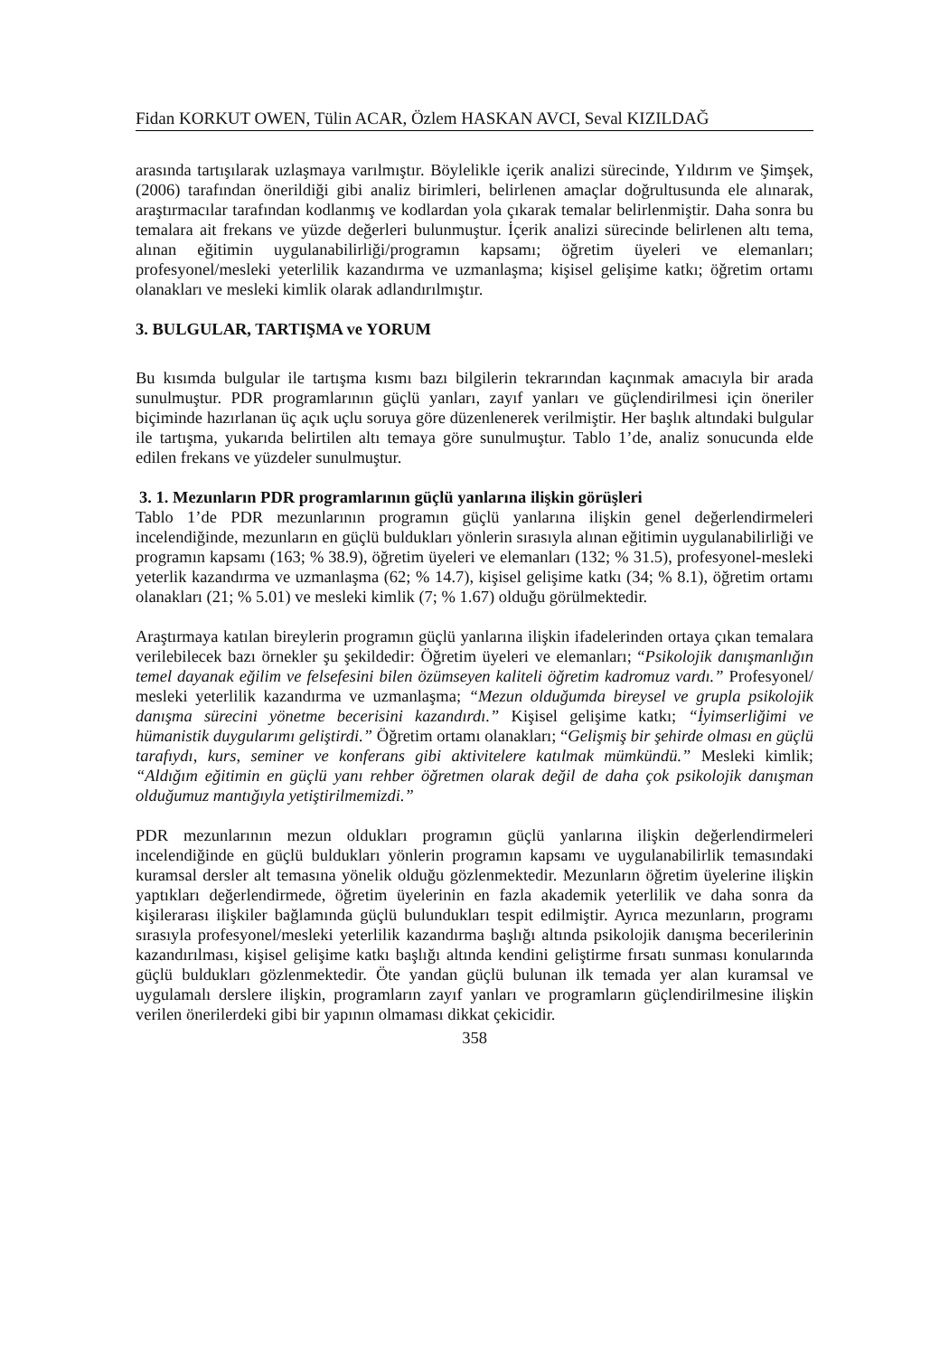Fidan KORKUT OWEN, Tülin ACAR, Özlem HASKAN AVCI, Seval KIZILDAĞ
arasında tartışılarak uzlaşmaya varılmıştır. Böylelikle içerik analizi sürecinde, Yıldırım ve Şimşek, (2006) tarafından önerildiği gibi analiz birimleri, belirlenen amaçlar doğrultusunda ele alınarak, araştırmacılar tarafından kodlanmış ve kodlardan yola çıkarak temalar belirlenmiştir. Daha sonra bu temalara ait frekans ve yüzde değerleri bulunmuştur. İçerik analizi sürecinde belirlenen altı tema, alınan eğitimin uygulanabilirliği/programın kapsamı; öğretim üyeleri ve elemanları; profesyonel/mesleki yeterlilik kazandırma ve uzmanlaşma; kişisel gelişime katkı; öğretim ortamı olanakları ve mesleki kimlik olarak adlandırılmıştır.
3. BULGULAR, TARTIŞMA ve YORUM
Bu kısımda bulgular ile tartışma kısmı bazı bilgilerin tekrarından kaçınmak amacıyla bir arada sunulmuştur. PDR programlarının güçlü yanları, zayıf yanları ve güçlendirilmesi için öneriler biçiminde hazırlanan üç açık uçlu soruya göre düzenlenerek verilmiştir. Her başlık altındaki bulgular ile tartışma, yukarıda belirtilen altı temaya göre sunulmuştur. Tablo 1’de, analiz sonucunda elde edilen frekans ve yüzdeler sunulmuştur.
3. 1. Mezunların PDR programlarının güçlü yanlarına ilişkin görüşleri
Tablo 1’de PDR mezunlarının programın güçlü yanlarına ilişkin genel değerlendirmeleri incelendiğinde, mezunların en güçlü buldukları yönlerin sırasıyla alınan eğitimin uygulanabilirliği ve programın kapsamı (163; % 38.9), öğretim üyeleri ve elemanları (132; % 31.5), profesyonel-mesleki yeterlik kazandırma ve uzmanlaşma (62; % 14.7), kişisel gelişime katkı (34; % 8.1), öğretim ortamı olanakları (21; % 5.01) ve mesleki kimlik (7; % 1.67) olduğu görülmektedir.
Araştırmaya katılan bireylerin programın güçlü yanlarına ilişkin ifadelerinden ortaya çıkan temalara verilebilecek bazı örnekler şu şekildedir: Öğretim üyeleri ve elemanları; “Psikolojik danışmanlığın temel dayanak eğilim ve felsefesini bilen özümseyen kaliteli öğretim kadromuz vardı.” Profesyonel/ mesleki yeterlilik kazandırma ve uzmanlaşma; “Mezun olduğumda bireysel ve grupla psikolojik danışma sürecini yönetme becerisini kazandırdı.” Kişisel gelişime katkı; “İyimserliğimi ve hümanistik duygularımı geliştirdi.” Öğretim ortamı olanakları; “Gelişmiş bir şehirde olması en güçlü tarafıydı, kurs, seminer ve konferans gibi aktivitelere katılmak mümkündü.” Mesleki kimlik; “Aldığım eğitimin en güçlü yanı rehber öğretmen olarak değil de daha çok psikolojik danışman olduğumuz mantığıyla yetiştirilmemizdi.”
PDR mezunlarının mezun oldukları programın güçlü yanlarına ilişkin değerlendirmeleri incelendiğinde en güçlü buldukları yönlerin programın kapsamı ve uygulanabilirlik temasındaki kuramsal dersler alt temasına yönelik olduğu gözlenmektedir. Mezunların öğretim üyelerine ilişkin yaptıkları değerlendirmede, öğretim üyelerinin en fazla akademik yeterlilik ve daha sonra da kişilerarası ilişkiler bağlamında güçlü bulundukları tespit edilmiştir. Ayrıca mezunların, programı sırasıyla profesyonel/mesleki yeterlilik kazandırma başlığı altında psikolojik danışma becerilerinin kazandırılması, kişisel gelişime katkı başlığı altında kendini geliştirme fırsatı sunması konularında güçlü buldukları gözlenmektedir. Öte yandan güçlü bulunan ilk temada yer alan kuramsal ve uygulamalı derslere ilişkin, programların zayıf yanları ve programların güçlendirilmesine ilişkin verilen önerilerdeki gibi bir yapının olmaması dikkat çekicidir.
358